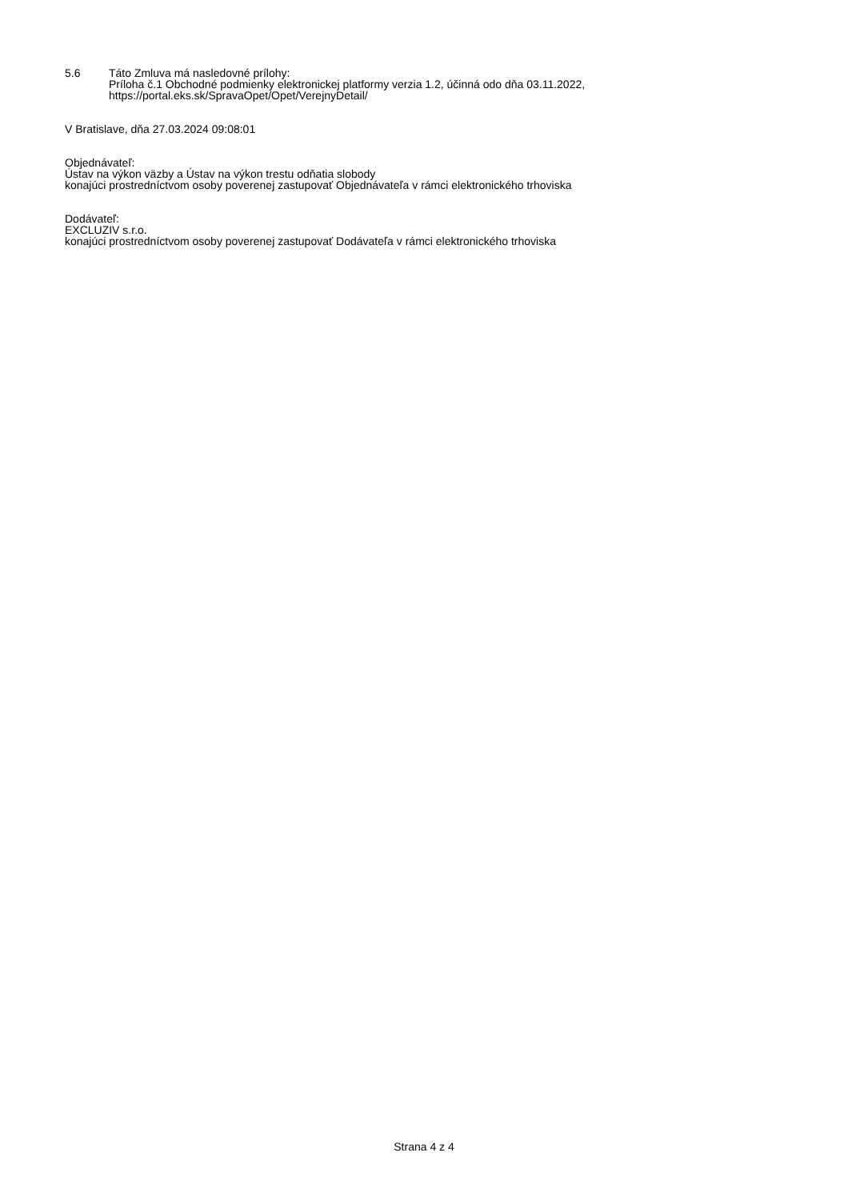5.6 Táto Zmluva má nasledovné prílohy:
Príloha č.1 Obchodné podmienky elektronickej platformy verzia 1.2, účinná odo dňa 03.11.2022,
https://portal.eks.sk/SpravaOpet/Opet/VerejnyDetail/
V Bratislave, dňa 27.03.2024 09:08:01
Objednávateľ:
Ústav na výkon väzby a Ústav na výkon trestu odňatia slobody
konajúci prostredníctvom osoby poverenej zastupovať Objednávateľa v rámci elektronického trhoviska
Dodávateľ:
EXCLUZIV s.r.o.
konajúci prostredníctvom osoby poverenej zastupovať Dodávateľa v rámci elektronického trhoviska
Strana 4 z 4